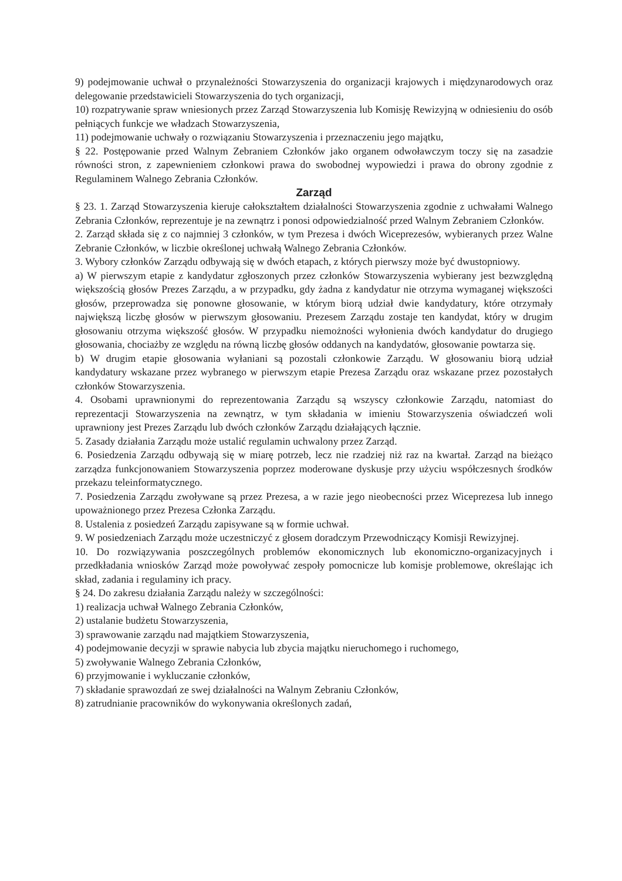9) podejmowanie uchwał o przynależności Stowarzyszenia do organizacji krajowych i międzynarodowych oraz delegowanie przedstawicieli Stowarzyszenia do tych organizacji,
10) rozpatrywanie spraw wniesionych przez Zarząd Stowarzyszenia lub Komisję Rewizyjną w odniesieniu do osób pełniących funkcje we władzach Stowarzyszenia,
11) podejmowanie uchwały o rozwiązaniu Stowarzyszenia i przeznaczeniu jego majątku,
§ 22. Postępowanie przed Walnym Zebraniem Członków jako organem odwoławczym toczy się na zasadzie równości stron, z zapewnieniem członkowi prawa do swobodnej wypowiedzi i prawa do obrony zgodnie z Regulaminem Walnego Zebrania Członków.
Zarząd
§ 23. 1. Zarząd Stowarzyszenia kieruje całokształtem działalności Stowarzyszenia zgodnie z uchwałami Walnego Zebrania Członków, reprezentuje je na zewnątrz i ponosi odpowiedzialność przed Walnym Zebraniem Członków.
2. Zarząd składa się z co najmniej 3 członków, w tym Prezesa i dwóch Wiceprezesów, wybieranych przez Walne Zebranie Członków, w liczbie określonej uchwałą Walnego Zebrania Członków.
3. Wybory członków Zarządu odbywają się w dwóch etapach, z których pierwszy może być dwustopniowy.
a) W pierwszym etapie z kandydatur zgłoszonych przez członków Stowarzyszenia wybierany jest bezwzględną większością głosów Prezes Zarządu, a w przypadku, gdy żadna z kandydatur nie otrzyma wymaganej większości głosów, przeprowadza się ponowne głosowanie, w którym biorą udział dwie kandydatury, które otrzymały największą liczbę głosów w pierwszym głosowaniu. Prezesem Zarządu zostaje ten kandydat, który w drugim głosowaniu otrzyma większość głosów. W przypadku niemożności wyłonienia dwóch kandydatur do drugiego głosowania, chociażby ze względu na równą liczbę głosów oddanych na kandydatów, głosowanie powtarza się.
b) W drugim etapie głosowania wyłaniani są pozostali członkowie Zarządu. W głosowaniu biorą udział kandydatury wskazane przez wybranego w pierwszym etapie Prezesa Zarządu oraz wskazane przez pozostałych członków Stowarzyszenia.
4. Osobami uprawnionymi do reprezentowania Zarządu są wszyscy członkowie Zarządu, natomiast do reprezentacji Stowarzyszenia na zewnątrz, w tym składania w imieniu Stowarzyszenia oświadczeń woli uprawniony jest Prezes Zarządu lub dwóch członków Zarządu działających łącznie.
5. Zasady działania Zarządu może ustalić regulamin uchwalony przez Zarząd.
6. Posiedzenia Zarządu odbywają się w miarę potrzeb, lecz nie rzadziej niż raz na kwartał. Zarząd na bieżąco zarządza funkcjonowaniem Stowarzyszenia poprzez moderowane dyskusje przy użyciu współczesnych środków przekazu teleinformatycznego.
7. Posiedzenia Zarządu zwoływane są przez Prezesa, a w razie jego nieobecności przez Wiceprezesa lub innego upoważnionego przez Prezesa Członka Zarządu.
8. Ustalenia z posiedzeń Zarządu zapisywane są w formie uchwał.
9. W posiedzeniach Zarządu może uczestniczyć z głosem doradczym Przewodniczący Komisji Rewizyjnej.
10. Do rozwiązywania poszczególnych problemów ekonomicznych lub ekonomiczno-organizacyjnych i przedkładania wniosków Zarząd może powoływać zespoły pomocnicze lub komisje problemowe, określając ich skład, zadania i regulaminy ich pracy.
§ 24. Do zakresu działania Zarządu należy w szczególności:
1) realizacja uchwał Walnego Zebrania Członków,
2) ustalanie budżetu Stowarzyszenia,
3) sprawowanie zarządu nad majątkiem Stowarzyszenia,
4) podejmowanie decyzji w sprawie nabycia lub zbycia majątku nieruchomego i ruchomego,
5) zwoływanie Walnego Zebrania Członków,
6) przyjmowanie i wykluczanie członków,
7) składanie sprawozdań ze swej działalności na Walnym Zebraniu Członków,
8) zatrudnianie pracowników do wykonywania określonych zadań,